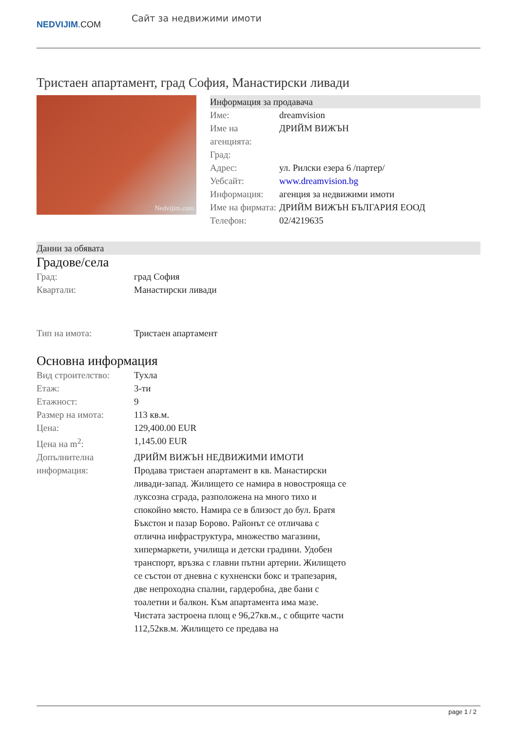NEDVIJIM.COM
Сайт за недвижими имоти
Тристаен апартамент, град София, Манастирски ливади
Nedvijim.com
Информация за продавача
| Име: | dreamvision |
| Име на агенцията: | ДРИЙМ ВИЖЪН |
| Град: | |
| Адрес: | ул. Рилски езера 6 /партер/ |
| Уебсайт: | www.dreamvision.bg |
| Информация: | агенция за недвижими имоти |
| Име на фирмата: | ДРИЙМ ВИЖЪН БЪЛГАРИЯ ЕООД |
| Телефон: | 02/4219635 |
Данни за обявата
Градове/села
| Град: | град София |
| Квартали: | Манастирски ливади |
| Тип на имота: | Тристаен апартамент |
Основна информация
| Вид строителство: | Тухла |
| Етаж: | 3-ти |
| Етажност: | 9 |
| Размер на имота: | 113 кв.м. |
| Цена: | 129,400.00 EUR |
| Цена на m<sup>2</sup>: | 1,145.00 EUR |
| Допълнителна информация: | ДРИЙМ ВИЖЪН НЕДВИЖИМИ ИМОТИ Продава тристаен апартамент в кв. Манастирски ливади-запад. Жилището се намира в новостроящa се луксозна сграда, разположена на много тихо и спокойно място. Намира се в близост до бул. Братя Бъкстон и пазар Борово. Районът се отличава с отлична инфраструктура, множество магазини, хипермаркети, училища и детски градини. Удобен транспорт, връзка с главни пътни артерии. Жилището се състои от дневна с кухненски бокс и трапезария, две непроходна спални, гардеробна, две бани с тоалетни и балкон. Към апартамента има мазе. Чистата застроена площ е 96,27кв.м., с общите части 112,52кв.м. Жилището се предава на |
page 1 / 2